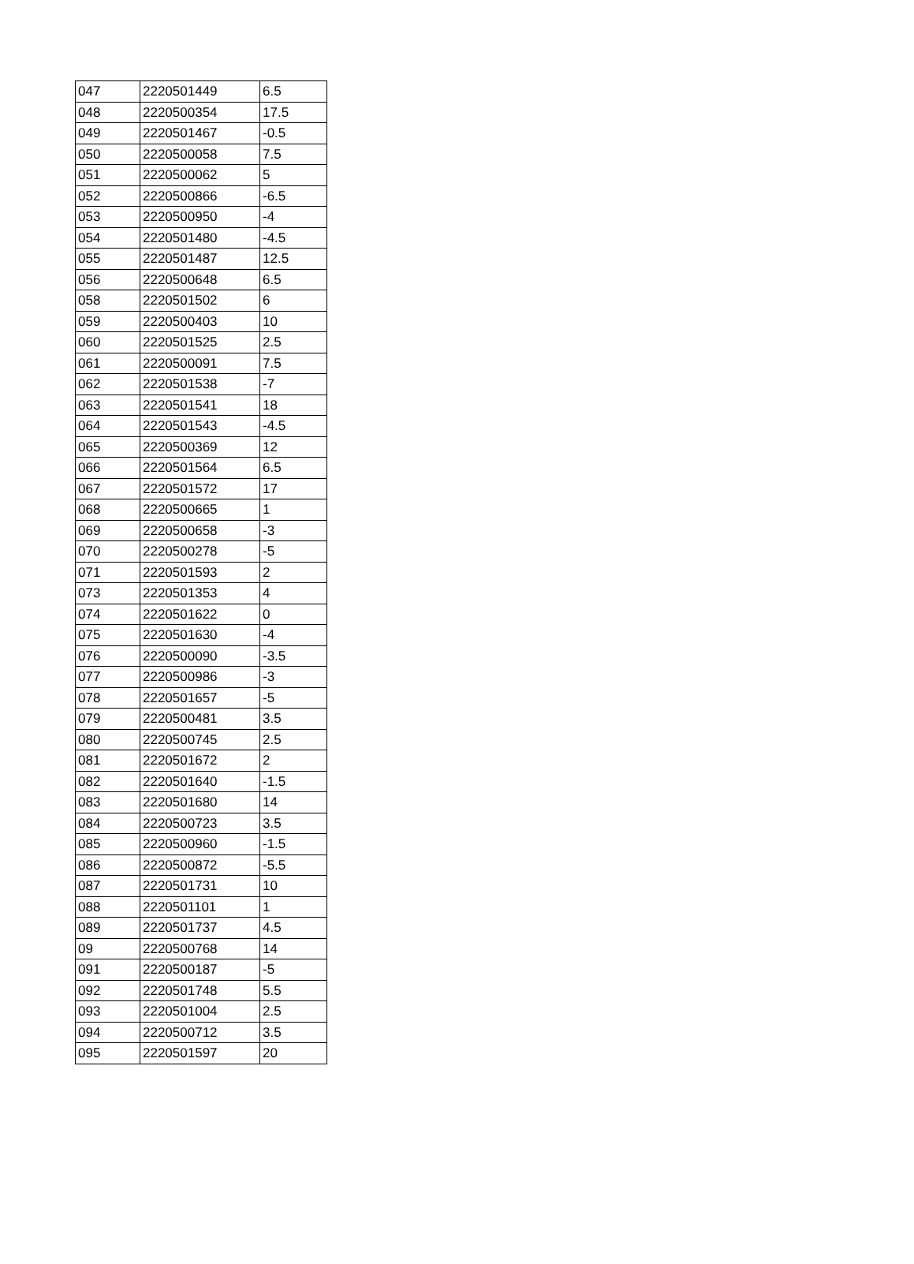| 047 | 2220501449 | 6.5 |
| 048 | 2220500354 | 17.5 |
| 049 | 2220501467 | -0.5 |
| 050 | 2220500058 | 7.5 |
| 051 | 2220500062 | 5 |
| 052 | 2220500866 | -6.5 |
| 053 | 2220500950 | -4 |
| 054 | 2220501480 | -4.5 |
| 055 | 2220501487 | 12.5 |
| 056 | 2220500648 | 6.5 |
| 058 | 2220501502 | 6 |
| 059 | 2220500403 | 10 |
| 060 | 2220501525 | 2.5 |
| 061 | 2220500091 | 7.5 |
| 062 | 2220501538 | -7 |
| 063 | 2220501541 | 18 |
| 064 | 2220501543 | -4.5 |
| 065 | 2220500369 | 12 |
| 066 | 2220501564 | 6.5 |
| 067 | 2220501572 | 17 |
| 068 | 2220500665 | 1 |
| 069 | 2220500658 | -3 |
| 070 | 2220500278 | -5 |
| 071 | 2220501593 | 2 |
| 073 | 2220501353 | 4 |
| 074 | 2220501622 | 0 |
| 075 | 2220501630 | -4 |
| 076 | 2220500090 | -3.5 |
| 077 | 2220500986 | -3 |
| 078 | 2220501657 | -5 |
| 079 | 2220500481 | 3.5 |
| 080 | 2220500745 | 2.5 |
| 081 | 2220501672 | 2 |
| 082 | 2220501640 | -1.5 |
| 083 | 2220501680 | 14 |
| 084 | 2220500723 | 3.5 |
| 085 | 2220500960 | -1.5 |
| 086 | 2220500872 | -5.5 |
| 087 | 2220501731 | 10 |
| 088 | 2220501101 | 1 |
| 089 | 2220501737 | 4.5 |
| 09 | 2220500768 | 14 |
| 091 | 2220500187 | -5 |
| 092 | 2220501748 | 5.5 |
| 093 | 2220501004 | 2.5 |
| 094 | 2220500712 | 3.5 |
| 095 | 2220501597 | 20 |